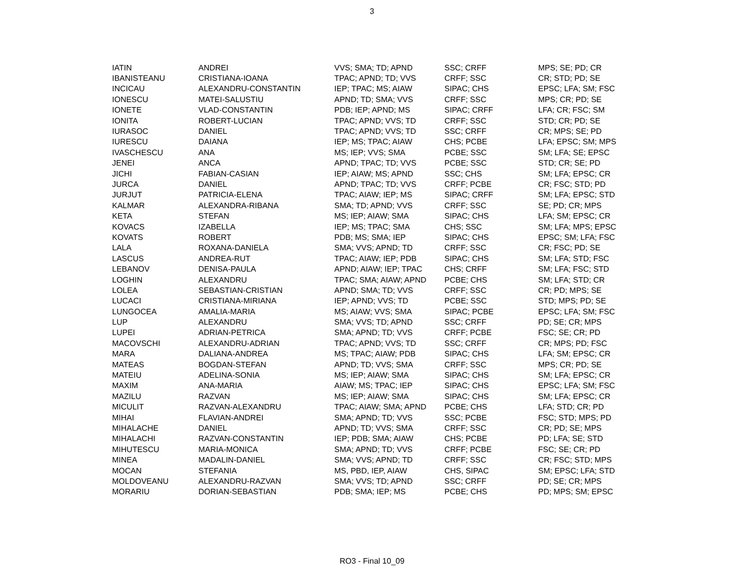3
| IATIN | ANDREI | VVS; SMA; TD; APND | SSC; CRFF | MPS; SE; PD; CR |
| IBANISTEANU | CRISTIANA-IOANA | TPAC; APND; TD; VVS | CRFF; SSC | CR; STD; PD; SE |
| INCICAU | ALEXANDRU-CONSTANTIN | IEP; TPAC; MS; AIAW | SIPAC; CHS | EPSC; LFA; SM; FSC |
| IONESCU | MATEI-SALUSTIU | APND; TD; SMA; VVS | CRFF; SSC | MPS; CR; PD; SE |
| IONETE | VLAD-CONSTANTIN | PDB; IEP; APND; MS | SIPAC; CRFF | LFA; CR; FSC; SM |
| IONITA | ROBERT-LUCIAN | TPAC; APND; VVS; TD | CRFF; SSC | STD; CR; PD; SE |
| IURASOC | DANIEL | TPAC; APND; VVS; TD | SSC; CRFF | CR; MPS; SE; PD |
| IURESCU | DAIANA | IEP; MS; TPAC; AIAW | CHS; PCBE | LFA; EPSC; SM; MPS |
| IVASCHESCU | ANA | MS; IEP; VVS; SMA | PCBE; SSC | SM; LFA; SE; EPSC |
| JENEI | ANCA | APND; TPAC; TD; VVS | PCBE; SSC | STD; CR; SE; PD |
| JICHI | FABIAN-CASIAN | IEP; AIAW; MS; APND | SSC; CHS | SM; LFA; EPSC; CR |
| JURCA | DANIEL | APND; TPAC; TD; VVS | CRFF; PCBE | CR; FSC; STD; PD |
| JURJUT | PATRICIA-ELENA | TPAC; AIAW; IEP; MS | SIPAC; CRFF | SM; LFA; EPSC; STD |
| KALMAR | ALEXANDRA-RIBANA | SMA; TD; APND; VVS | CRFF; SSC | SE; PD; CR; MPS |
| KETA | STEFAN | MS; IEP; AIAW; SMA | SIPAC; CHS | LFA; SM; EPSC; CR |
| KOVACS | IZABELLA | IEP; MS; TPAC; SMA | CHS; SSC | SM; LFA; MPS; EPSC |
| KOVATS | ROBERT | PDB; MS; SMA; IEP | SIPAC; CHS | EPSC; SM; LFA; FSC |
| LALA | ROXANA-DANIELA | SMA; VVS; APND; TD | CRFF; SSC | CR; FSC; PD; SE |
| LASCUS | ANDREA-RUT | TPAC; AIAW; IEP; PDB | SIPAC; CHS | SM; LFA; STD; FSC |
| LEBANOV | DENISA-PAULA | APND; AIAW; IEP; TPAC | CHS; CRFF | SM; LFA; FSC; STD |
| LOGHIN | ALEXANDRU | TPAC; SMA; AIAW; APND | PCBE; CHS | SM; LFA; STD; CR |
| LOLEA | SEBASTIAN-CRISTIAN | APND; SMA; TD; VVS | CRFF; SSC | CR; PD; MPS; SE |
| LUCACI | CRISTIANA-MIRIANA | IEP; APND; VVS; TD | PCBE; SSC | STD; MPS; PD; SE |
| LUNGOCEA | AMALIA-MARIA | MS; AIAW; VVS; SMA | SIPAC; PCBE | EPSC; LFA; SM; FSC |
| LUP | ALEXANDRU | SMA; VVS; TD; APND | SSC; CRFF | PD; SE; CR; MPS |
| LUPEI | ADRIAN-PETRICA | SMA; APND; TD; VVS | CRFF; PCBE | FSC; SE; CR; PD |
| MACOVSCHI | ALEXANDRU-ADRIAN | TPAC; APND; VVS; TD | SSC; CRFF | CR; MPS; PD; FSC |
| MARA | DALIANA-ANDREA | MS; TPAC; AIAW; PDB | SIPAC; CHS | LFA; SM; EPSC; CR |
| MATEAS | BOGDAN-STEFAN | APND; TD; VVS; SMA | CRFF; SSC | MPS; CR; PD; SE |
| MATEIU | ADELINA-SONIA | MS; IEP; AIAW; SMA | SIPAC; CHS | SM; LFA; EPSC; CR |
| MAXIM | ANA-MARIA | AIAW; MS; TPAC; IEP | SIPAC; CHS | EPSC; LFA; SM; FSC |
| MAZILU | RAZVAN | MS; IEP; AIAW; SMA | SIPAC; CHS | SM; LFA; EPSC; CR |
| MICULIT | RAZVAN-ALEXANDRU | TPAC; AIAW; SMA; APND | PCBE; CHS | LFA; STD; CR; PD |
| MIHAI | FLAVIAN-ANDREI | SMA; APND; TD; VVS | SSC; PCBE | FSC; STD; MPS; PD |
| MIHALACHE | DANIEL | APND; TD; VVS; SMA | CRFF; SSC | CR; PD; SE; MPS |
| MIHALACHI | RAZVAN-CONSTANTIN | IEP; PDB; SMA; AIAW | CHS; PCBE | PD; LFA; SE; STD |
| MIHUTESCU | MARIA-MONICA | SMA; APND; TD; VVS | CRFF; PCBE | FSC; SE; CR; PD |
| MINEA | MADALIN-DANIEL | SMA; VVS; APND; TD | CRFF; SSC | CR; FSC; STD; MPS |
| MOCAN | STEFANIA | MS, PBD, IEP, AIAW | CHS, SIPAC | SM; EPSC; LFA; STD |
| MOLDOVEANU | ALEXANDRU-RAZVAN | SMA; VVS; TD; APND | SSC; CRFF | PD; SE; CR; MPS |
| MORARIU | DORIAN-SEBASTIAN | PDB; SMA; IEP; MS | PCBE; CHS | PD; MPS; SM; EPSC |
RO3 - Final 10_09